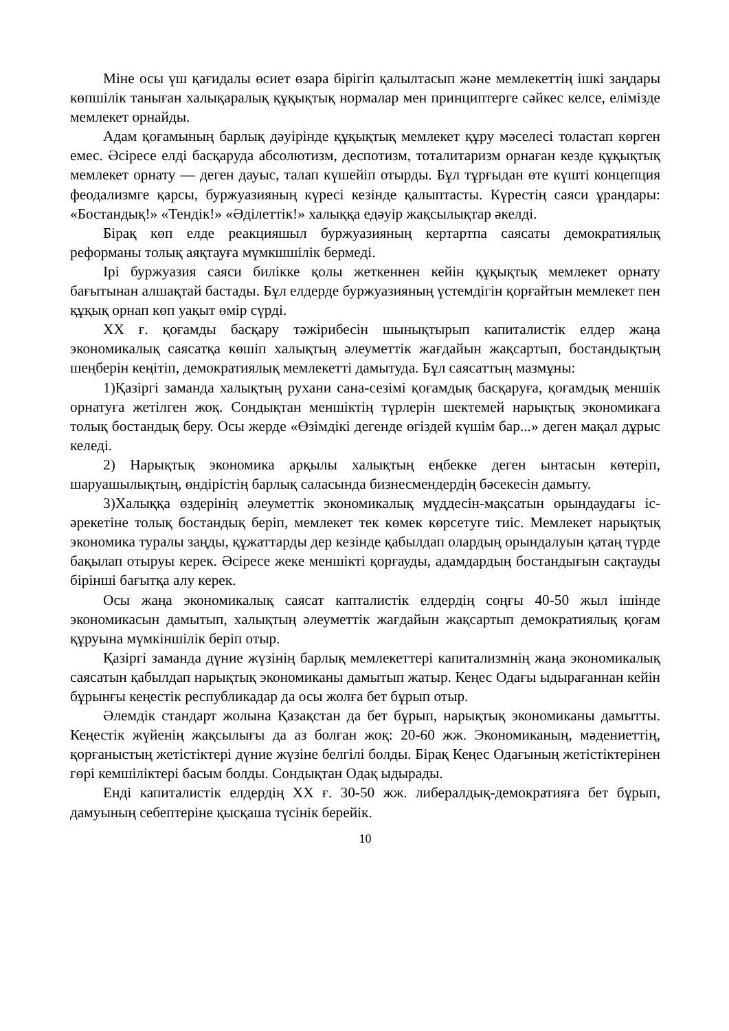Міне осы үш қағидалы өсиет өзара бірігіп қалылтасып және мемлекеттің ішкі заңдары көпшілік таныған халықаралық құқықтық нормалар мен принциптерге сәйкес келсе, елімізде мемлекет орнайды.
Адам қоғамының барлық дәуірінде құқықтық мемлекет құру мәселесі толастап көрген емес. Әсіресе елді басқаруда абсолютизм, деспотизм, тоталитаризм орнаған кезде құқықтық мемлекет орнату — деген дауыс, талап күшейіп отырды. Бұл тұрғыдан өте күшті концепция феодализмге қарсы, буржуазияның күресі кезінде қалыптасты. Күрестің саяси ұрандары: «Бостандық!» «Тендік!» «Әділеттік!» халыққа едәуір жақсылықтар әкелді.
Бірақ көп елде реакцияшыл буржуазияның кертартпа саясаты демократиялық реформаны толық аяқтауға мүмкшшілік бермеді.
Ірі буржуазия саяси билікке қолы жеткеннен кейін құқықтық мемлекет орнату бағытынан алшақтай бастады. Бұл елдерде буржуазияның үстемдігін қорғайтын мемлекет пен құқық орнап көп уақыт өмір сүрді.
XX ғ. қоғамды басқару тәжірибесін шынықтырып капиталистік елдер жаңа экономикалық саясатқа көшіп халықтың әлеуметтік жағдайын жақсартып, бостандықтың шеңберін кеңітіп, демократиялық мемлекетті дамытуда. Бұл саясаттың мазмұны:
1)Қазіргі заманда халықтың рухани сана-сезімі қоғамдық басқаруға, қоғамдық меншік орнатуға жетілген жоқ. Сондықтан меншіктің түрлерін шектемей нарықтық экономикаға толық бостандық беру. Осы жерде «Өзімдікі дегенде өгіздей күшім бар...» деген мақал дұрыс келеді.
2) Нарықтық экономика арқылы халықтың еңбекке деген ынтасын көтеріп, шаруашылықтың, өндірістің барлық саласында бизнесмендердің бәсекесін дамыту.
3)Халыққа өздерінің әлеуметтік экономикалық мүддесін-мақсатын орындаудағы іс-әрекетіне толық бостандық беріп, мемлекет тек көмек көрсетуге тиіс. Мемлекет нарықтық экономика туралы заңды, құжаттарды дер кезінде қабылдап олардың орындалуын қатаң түрде бақылап отыруы керек. Әсіресе жеке меншікті қорғауды, адамдардың бостандығын сақтауды бірінші бағытқа алу керек.
Осы жаңа экономикалық саясат капталистік елдердің соңғы 40-50 жыл ішінде экономикасын дамытып, халықтың әлеуметтік жағдайын жақсартып демократиялық қоғам құруына мүмкіншілік беріп отыр.
Қазіргі заманда дүние жүзінің барлық мемлекеттері капитализмнің жаңа экономикалық саясатын қабылдап нарықтық экономиканы дамытып жатыр. Кеңес Одағы ыдырағаннан кейін бұрынғы кеңестік республикадар да осы жолға бет бұрып отыр.
Әлемдік стандарт жолына Қазақстан да бет бұрып, нарықтық экономиканы дамытты. Кеңестік жүйенің жақсылығы да аз болған жоқ: 20-60 жж. Экономиканың, мәдениеттің, қорғаныстың жетістіктері дүние жүзіне белгілі болды. Бірақ Кеңес Одағының жетістіктерінен гөрі кемшіліктері басым болды. Сондықтан Одақ ыдырады.
Енді капиталистік елдердің XX ғ. 30-50 жж. либералдық-демократияға бет бұрып, дамуының себептеріне қысқаша түсінік берейік.
10